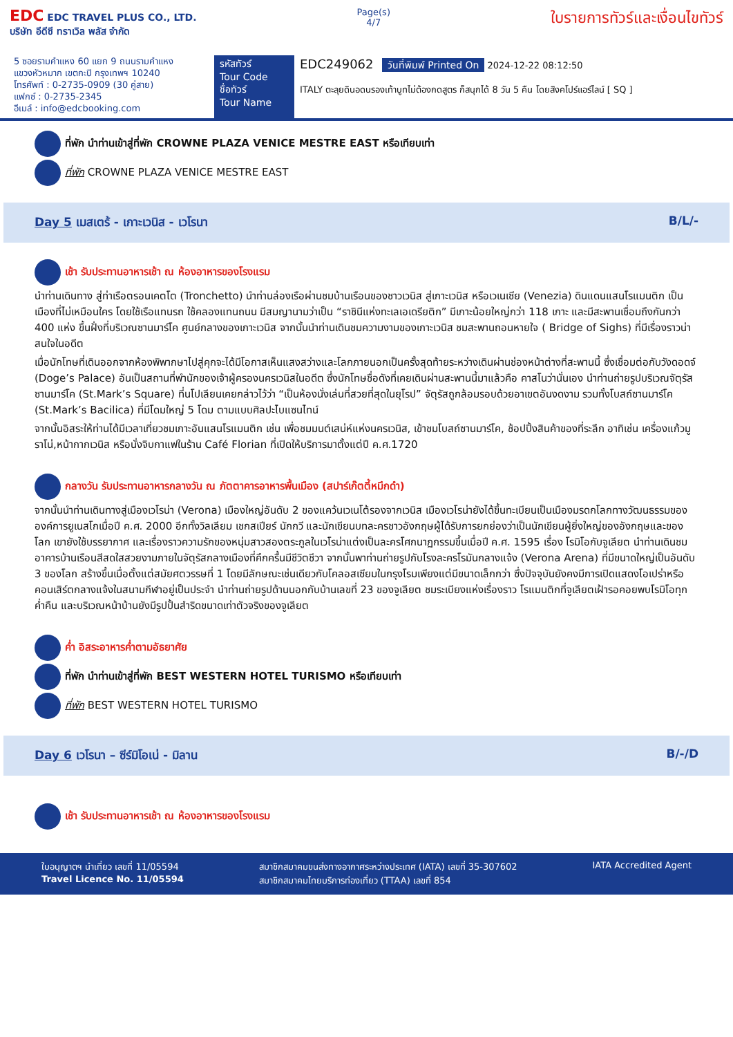EDC EDC TRAVEL PLUS CO., LTD.
บริษัท อีดีซี ทราเวิล พลัส จำกัด
Page(s)
4/7
ใบรายการทัวร์และเงื่อนไขทัวร์
5 ซอยรามคำแหง 60 แยก 9 ถนนรามคำแหง
แขวงหัวหมาก เขตกะปิ กรุงเทพฯ 10240
โทรศัพท์ : 0-2735-0909 (30 คู่สาย)
แฟกซ์ : 0-2735-2345
อีเมล์ : info@edcbooking.com
รหัสทัวร์
Tour Code
ชื่อทัวร์
Tour Name
EDC249062 วันที่พิมพ์ Printed On 2024-12-22 08:12:50
ITALY ตะลุยดินอดนรองเท้าบูทไม่ต้องกดสูตร ก็สนุกได้ 8 วัน 5 คืน โดยสิงคโปร์แอร์ไลน์ [ SQ ]
ที่พัก นำท่านเข้าสู่ที่พัก CROWNE PLAZA VENICE MESTRE EAST หรือเทียบเท่า
ที่พัก CROWNE PLAZA VENICE MESTRE EAST
Day 5 เมสเตร้ - เกาะเวนิส - เวโรนา B/L/-
เช้า รับประทานอาหารเช้า ณ ห้องอาหารของโรงแรม
นำท่านเดินทาง สู่ท่าเรือตรอนเคตโต (Tronchetto) นำท่านล่องเรือผ่านชมบ้านเรือนของชาวเวนิส สู่เกาะเวนิส หรือเวเนเซีย (Venezia) ดินแดนแสนโรแมนติก เป็นเมืองที่ไม่เหมือนใคร โดยใช้เรือแทนรถ ใช้คลองแทนถนน มีสมญานามว่าเป็น “ราชินีแห่งทะเลเอเดรียติก” มีเกาะน้อยใหญ่กว่า 118 เกาะ และมีสะพานเชื่อมถึงกันกว่า 400 แห่ง ขึ้นฝั่งที่บริเวณซานมาร์โค ศูนย์กลางของเกาะเวนิส จากนั้นนำท่านเดินชมความงามของเกาะเวนิส ชมสะพานถอนหายใจ ( Bridge of Sighs) ที่มีเรื่องราวน่าสนใจในอดีต
เมื่อนักโทษที่เดินออกจากห้องพิพากษาไปสู่คุกจะได้มีโอกาสเห็นแสงสว่างและโลกภายนอกเป็นครั้งสุดท้ายระหว่างเดินผ่านช่องหน้าต่างที่สะพานนี้ ซึ่งเชื่อมต่อกับวังดอดจ์ (Doge’s Palace) อันเป็นสถานที่พำนักของเจ้าผู้ครองนครเวนิสในอดีต ซึ่งนักโทษชื่อดังที่เคยเดินผ่านสะพานนี้มาแล้วคือ คาสโนว่านั่นเอง นำท่านถ่ายรูปบริเวณจัตุรัสซานมาร์โค (St.Mark’s Square) ที่นโปเลียนเคยกล่าวไว้ว่า “เป็นห้องนั่งเล่นที่สวยที่สุดในยุโรป” จัตุรัสถูกล้อมรอบด้วยอาเขตอันงดงาม รวมทั้งโบสถ์ซานมาร์โค (St.Mark’s Bacilica) ที่มีโดมใหญ่ 5 โดม ตามแบบศิลปะไบแซนไทน์
จากนั้นอิสระให้ท่านได้มีเวลาเที่ยวชมเกาะอันแสนโรแมนติก เช่น เพื่อชมมนต์เสน่ห์แห่งนครเวนิส, เข้าชมโบสถ์ซานมาร์โค, ช้อปปิ้งสินค้าของที่ระลึก อาทิเช่น เครื่องแก้วมูราโน่,หน้ากากเวนิส หรือนั่งจิบกาแฟในร้าน Café Florian ที่เปิดให้บริการมาตั้งแต่ปี ค.ศ.1720
กลางวัน รับประทานอาหารกลางวัน ณ ภัตตาคารอาหารพื้นเมือง (สปาร์เก๊ตตี้หมึกดำ)
จากนั้นนำท่านเดินทางสู่เมืองเวโรน่า (Verona) เมืองใหญ่อันดับ 2 ของแคว้นเวเนโต้รองจากเวนิส เมืองเวโรน่ายังได้ขึ้นทะเบียนเป็นเมืองมรดกโลกทางวัฒนธรรมขององค์การยูเนสโกเมื่อปี ค.ศ. 2000 อีกทั้งวิลเลียม เชกสเปียร์ นักกวี และนักเขียนบทละครชาวอังกฤษผู้ได้รับการยกย่องว่าเป็นนักเขียนผู้ยิ่งใหญ่ของอังกฤษและของโลก เขายังใช้บรรยากาศ และเรื่องราวความรักของหนุ่มสาวสองตระกูลในเวโรน่าแต่งเป็นละครโศกนาฏกรรมขึ้นเมื่อปี ค.ศ. 1595 เรื่อง โรมิโอกับจูเลียต นำท่านเดินชมอาคารบ้านเรือนสีสดใสสวยงามภายในจัตุรัสกลางเมืองที่คึกครื้นมีชีวิตชีวา จากนั้นพาท่านถ่ายรูปกับโรงละครโรมันกลางแจ้ง (Verona Arena) ที่มีขนาดใหญ่เป็นอันดับ 3 ของโลก สร้างขึ้นเมื่อตั้งแต่สมัยศตวรรษที่ 1 โดยมีลักษณะเช่นเดียวกับโคลอสเซียมในกรุงโรมเพียงแต่มีขนาดเล็กกว่า ซึ่งปัจจุบันยังคงมีการเปิดแสดงโอเปร่าหรือคอนเสิร์ตกลางแจ้งในสนามกีฬาอยู่เป็นประจำ นำท่านถ่ายรูปด้านนอกกับบ้านเลขที่ 23 ของจูเลียต ชมระเบียงแห่งเรื่องราว โรแมนติกที่จูเลียตเฝ้ารอคอยพบโรมิโอทุกค่ำคืน และบริเวณหน้าบ้านยังมีรูปปั้นสำริดขนาดเท่าตัวจริงของจูเลียต
ค่ำ อิสระอาหารค่ำตามอัธยาศัย
ที่พัก นำท่านเข้าสู่ที่พัก BEST WESTERN HOTEL TURISMO หรือเทียบเท่า
ที่พัก BEST WESTERN HOTEL TURISMO
Day 6 เวโรนา – ซีร์มิโอเน่ - มิลาน B/-/D
เช้า รับประทานอาหารเช้า ณ ห้องอาหารของโรงแรม
ใบอนุญาตฯ นำเที่ยว เลขที่ 11/05594
Travel Licence No. 11/05594
สมาชิกสมาคมขนส่งทางอากาศระหว่างประเทศ (IATA) เลขที่ 35-307602
สมาชิกสมาคมไทยบริการท่องเที่ยว (TTAA) เลขที่ 854
IATA Accredited Agent